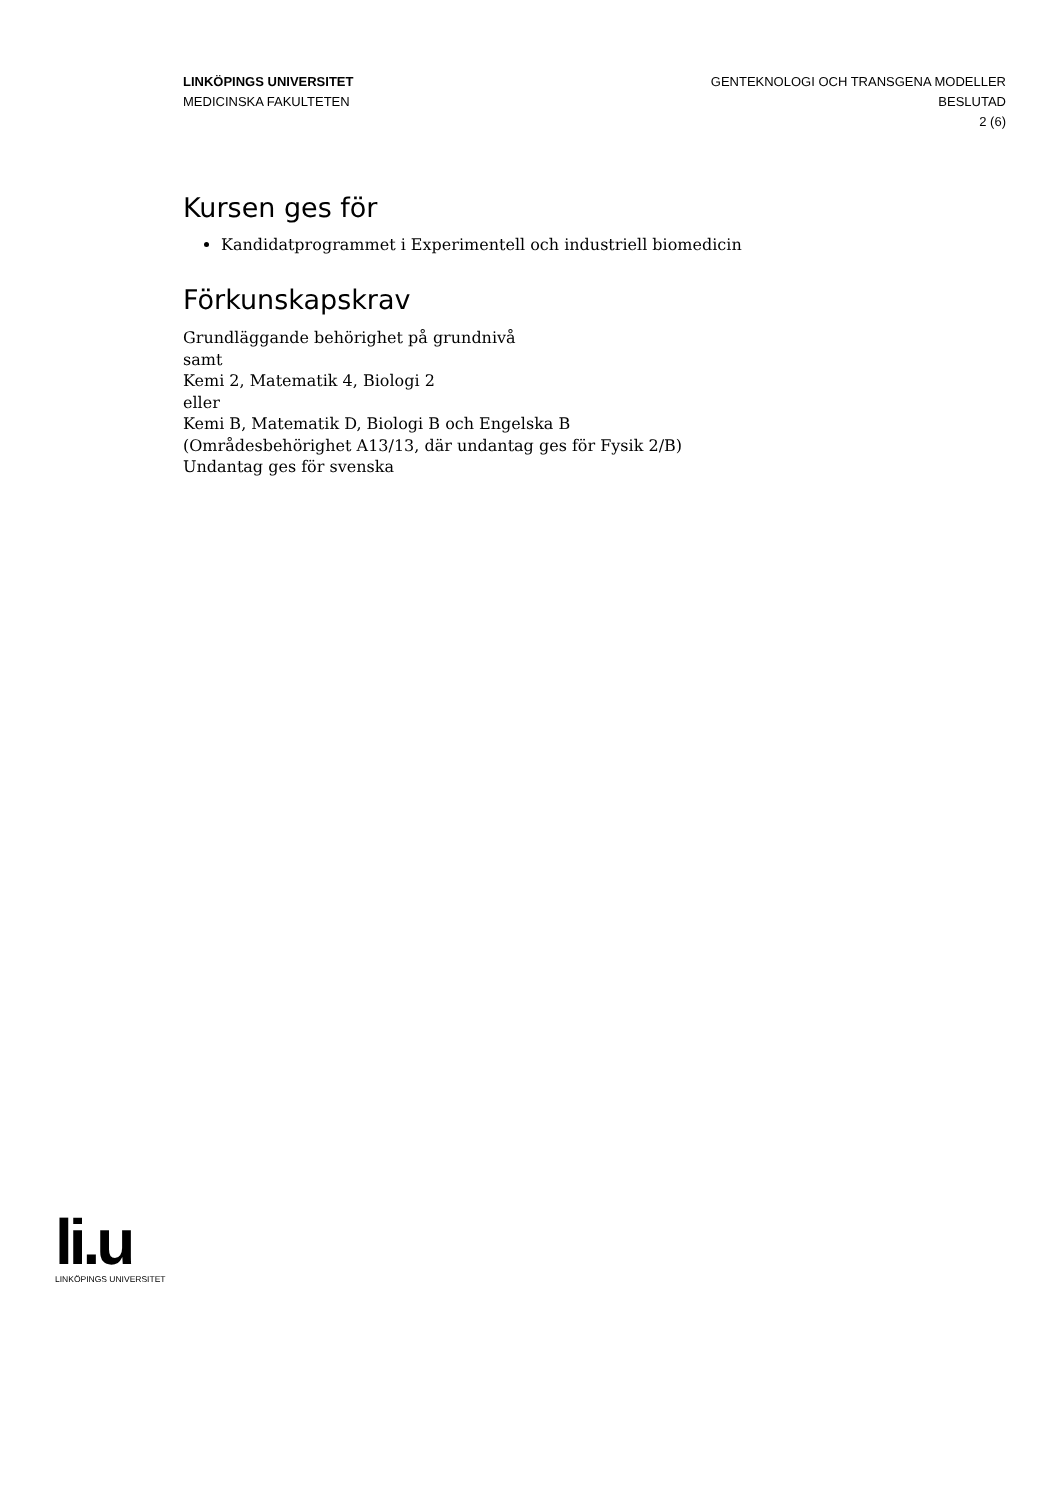LINKÖPINGS UNIVERSITET
MEDICINSKA FAKULTETEN
GENTEKNOLOGI OCH TRANSGENA MODELLER
BESLUTAD
2 (6)
Kursen ges för
Kandidatprogrammet i Experimentell och industriell biomedicin
Förkunskapskrav
Grundläggande behörighet på grundnivå
samt
Kemi 2, Matematik 4, Biologi 2
eller
Kemi B, Matematik D, Biologi B och Engelska B
(Områdesbehörighet A13/13, där undantag ges för Fysik 2/B)
Undantag ges för svenska
li.u
LINKÖPINGS UNIVERSITET